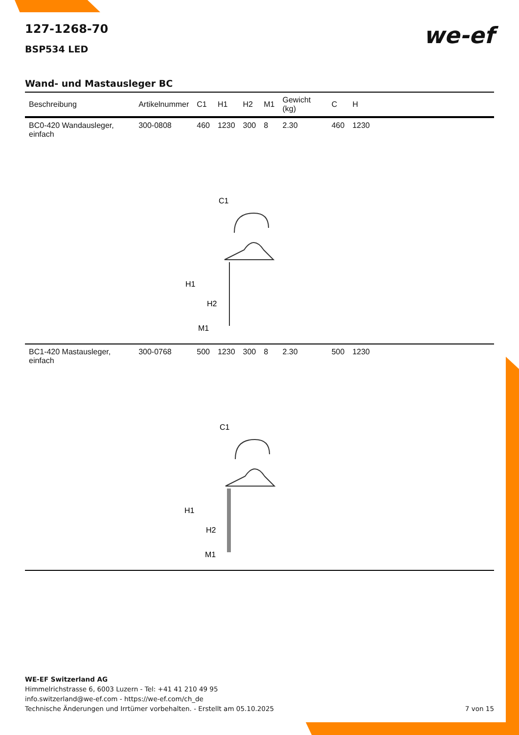127-1268-70
we-ef
BSP534 LED
Wand- und Mastausleger BC
| Beschreibung | Artikelnummer | C1 | H1 | H2 | M1 | Gewicht (kg) | C | H | |
| --- | --- | --- | --- | --- | --- | --- | --- | --- | --- |
| BC0-420 Wandausleger, einfach | 300-0808 | 460 | 1230 | 300 | 8 | 2.30 | 460 | 1230 | |
| C1 H1 H2 M1 | | | | | | | | | |
| BC1-420 Mastausleger, einfach | 300-0768 | 500 | 1230 | 300 | 8 | 2.30 | 500 | 1230 | |
| C1 H1 H2 M1 | | | | | | | | | |
WE-EF Switzerland AG
Himmelrichstrasse 6, 6003 Luzern - Tel: +41 41 210 49 95
info.switzerland@we-ef.com - https://we-ef.com/ch_de
Technische Änderungen und Irrtümer vorbehalten. - Erstellt am 05.10.2025 7 von 15